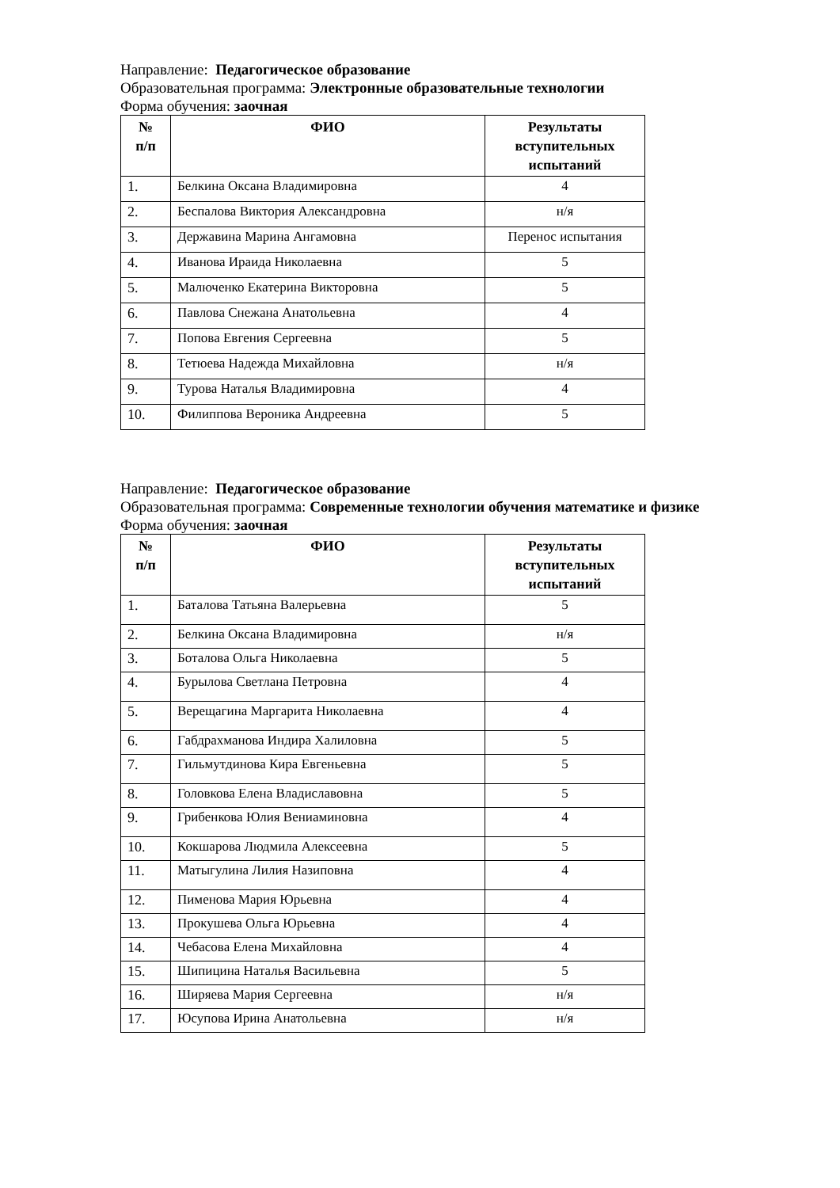Направление: Педагогическое образование
Образовательная программа: Электронные образовательные технологии
Форма обучения: заочная
| № п/п | ФИО | Результаты вступительных испытаний |
| --- | --- | --- |
| 1. | Белкина Оксана Владимировна | 4 |
| 2. | Беспалова Виктория Александровна | н/я |
| 3. | Державина Марина Ангамовна | Перенос испытания |
| 4. | Иванова Ираида Николаевна | 5 |
| 5. | Малюченко Екатерина Викторовна | 5 |
| 6. | Павлова Снежана Анатольевна | 4 |
| 7. | Попова Евгения Сергеевна | 5 |
| 8. | Тетюева Надежда Михайловна | н/я |
| 9. | Турова Наталья Владимировна | 4 |
| 10. | Филиппова Вероника Андреевна | 5 |
Направление: Педагогическое образование
Образовательная программа: Современные технологии обучения математике и физике
Форма обучения: заочная
| № п/п | ФИО | Результаты вступительных испытаний |
| --- | --- | --- |
| 1. | Баталова Татьяна Валерьевна | 5 |
| 2. | Белкина Оксана Владимировна | н/я |
| 3. | Боталова Ольга Николаевна | 5 |
| 4. | Бурылова Светлана Петровна | 4 |
| 5. | Верещагина Маргарита Николаевна | 4 |
| 6. | Габдрахманова Индира Халиловна | 5 |
| 7. | Гильмутдинова Кира Евгеньевна | 5 |
| 8. | Головкова Елена Владиславовна | 5 |
| 9. | Грибенкова Юлия Вениаминовна | 4 |
| 10. | Кокшарова Людмила Алексеевна | 5 |
| 11. | Матыгулина Лилия Назиповна | 4 |
| 12. | Пименова Мария Юрьевна | 4 |
| 13. | Прокушева Ольга Юрьевна | 4 |
| 14. | Чебасова Елена Михайловна | 4 |
| 15. | Шипицина Наталья Васильевна | 5 |
| 16. | Ширяева Мария Сергеевна | н/я |
| 17. | Юсупова Ирина Анатольевна | н/я |